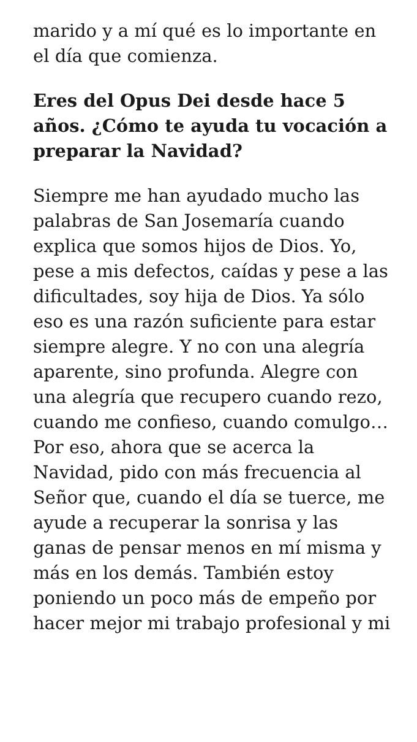marido y a mí qué es lo importante en el día que comienza.
Eres del Opus Dei desde hace 5 años. ¿Cómo te ayuda tu vocación a preparar la Navidad?
Siempre me han ayudado mucho las palabras de San Josemaría cuando explica que somos hijos de Dios. Yo, pese a mis defectos, caídas y pese a las dificultades, soy hija de Dios. Ya sólo eso es una razón suficiente para estar siempre alegre. Y no con una alegría aparente, sino profunda. Alegre con una alegría que recupero cuando rezo, cuando me confieso, cuando comulgo… Por eso, ahora que se acerca la Navidad, pido con más frecuencia al Señor que, cuando el día se tuerce, me ayude a recuperar la sonrisa y las ganas de pensar menos en mí misma y más en los demás. También estoy poniendo un poco más de empeño por hacer mejor mi trabajo profesional y mi